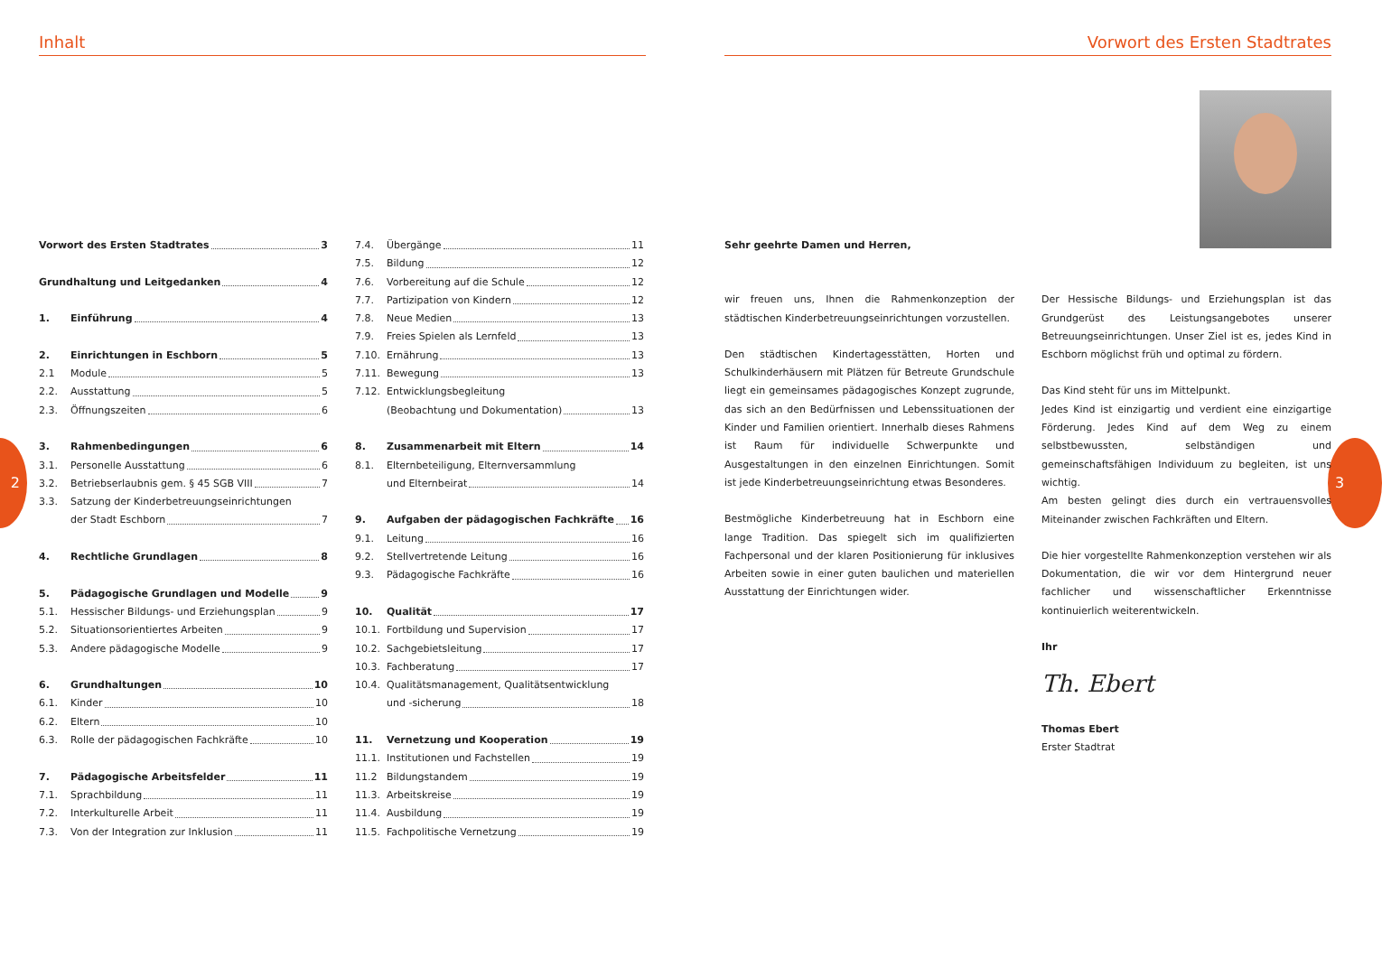2 3
Inhalt
Vorwort des Ersten Stadtrates 3
Grundhaltung und Leitgedanken 4
1. Einführung 4
2. Einrichtungen in Eschborn 5
2.1 Module 5
2.2. Ausstattung 5
2.3. Öffnungszeiten 6
3. Rahmenbedingungen 6
3.1. Personelle Ausstattung 6
3.2. Betriebserlaubnis gem. § 45 SGB VIII 7
3.3. Satzung der Kinderbetreuungseinrichtungen
der Stadt Eschborn 7
4. Rechtliche Grundlagen 8
5. Pädagogische Grundlagen und Modelle 9
5.1. Hessischer Bildungs- und Erziehungsplan 9
5.2. Situationsorientiertes Arbeiten 9
5.3. Andere pädagogische Modelle 9
6. Grundhaltungen 10
6.1. Kinder 10
6.2. Eltern 10
6.3. Rolle der pädagogischen Fachkräfte 10
7. Pädagogische Arbeitsfelder 11
7.1. Sprachbildung 11
7.2. Interkulturelle Arbeit 11
7.3. Von der Integration zur Inklusion 11
7.4. Übergänge 11
7.5. Bildung 12
7.6. Vorbereitung auf die Schule 12
7.7. Partizipation von Kindern 12
7.8. Neue Medien 13
7.9. Freies Spielen als Lernfeld 13
7.10. Ernährung 13
7.11. Bewegung 13
7.12. Entwicklungsbegleitung
(Beobachtung und Dokumentation) 13
8. Zusammenarbeit mit Eltern 14
8.1. Elternbeteiligung, Elternversammlung
und Elternbeirat 14
9. Aufgaben der pädagogischen Fachkräfte 16
9.1. Leitung 16
9.2. Stellvertretende Leitung 16
9.3. Pädagogische Fachkräfte 16
10. Qualität 17
10.1. Fortbildung und Supervision 17
10.2. Sachgebietsleitung 17
10.3. Fachberatung 17
10.4. Qualitätsmanagement, Qualitätsentwicklung
und -sicherung 18
11. Vernetzung und Kooperation 19
11.1. Institutionen und Fachstellen 19
11.2 Bildungstandem 19
11.3. Arbeitskreise 19
11.4. Ausbildung 19
11.5. Fachpolitische Vernetzung 19
Vorwort des Ersten Stadtrates
Sehr geehrte Damen und Herren,
wir freuen uns, Ihnen die Rahmenkonzeption der städtischen Kinderbetreuungseinrichtungen vorzustellen.
Den städtischen Kindertagesstätten, Horten und Schulkinderhäusern mit Plätzen für Betreute Grundschule liegt ein gemeinsames pädagogisches Konzept zugrunde, das sich an den Bedürfnissen und Lebenssituationen der Kinder und Familien orientiert. Innerhalb dieses Rahmens ist Raum für individuelle Schwerpunkte und Ausgestaltungen in den einzelnen Einrichtungen. Somit ist jede Kinderbetreuungseinrichtung etwas Besonderes.
Bestmögliche Kinderbetreuung hat in Eschborn eine lange Tradition. Das spiegelt sich im qualifizierten Fachpersonal und der klaren Positionierung für inklusives Arbeiten sowie in einer guten baulichen und materiellen Ausstattung der Einrichtungen wider.
Der Hessische Bildungs- und Erziehungsplan ist das Grundgerüst des Leistungsangebotes unserer Betreuungseinrichtungen. Unser Ziel ist es, jedes Kind in Eschborn möglichst früh und optimal zu fördern.
Das Kind steht für uns im Mittelpunkt.
Jedes Kind ist einzigartig und verdient eine einzigartige Förderung. Jedes Kind auf dem Weg zu einem selbstbewussten, selbständigen und gemeinschaftsfähigen Individuum zu begleiten, ist uns wichtig.
Am besten gelingt dies durch ein vertrauensvolles Miteinander zwischen Fachkräften und Eltern.
Die hier vorgestellte Rahmenkonzeption verstehen wir als Dokumentation, die wir vor dem Hintergrund neuer fachlicher und wissenschaftlicher Erkenntnisse kontinuierlich weiterentwickeln.
Ihr
Th. Ebert
Thomas Ebert
Erster Stadtrat